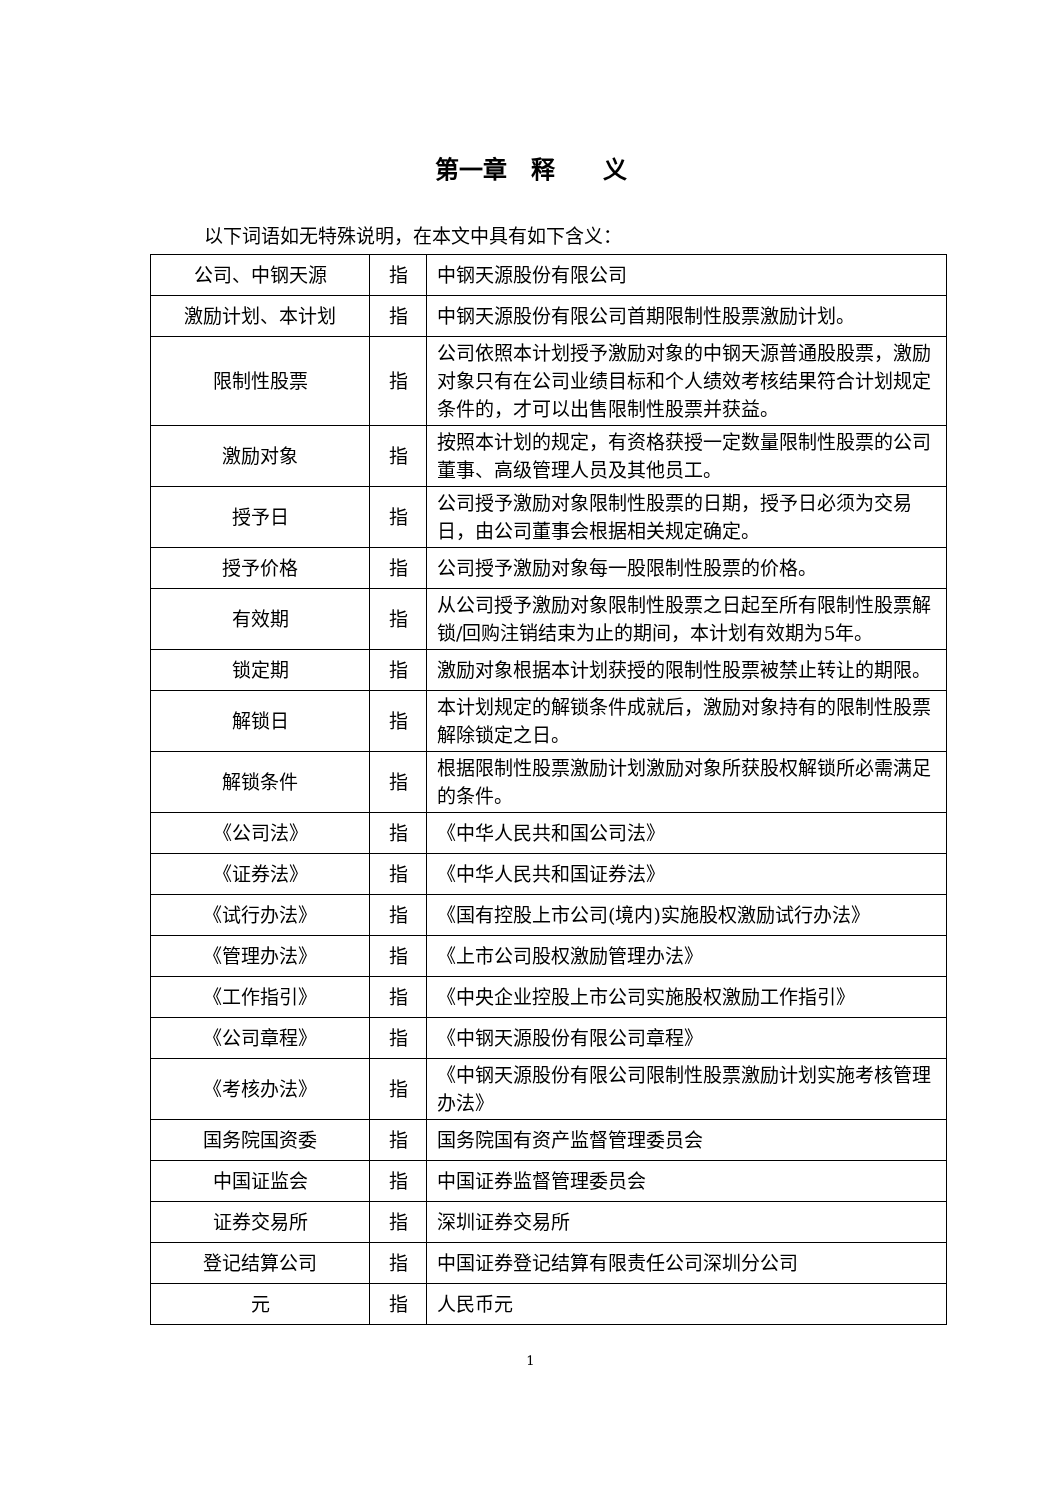第一章　释　　义
以下词语如无特殊说明，在本文中具有如下含义：
| 公司、中钢天源 | 指 | 中钢天源股份有限公司 |
| 激励计划、本计划 | 指 | 中钢天源股份有限公司首期限制性股票激励计划。 |
| 限制性股票 | 指 | 公司依照本计划授予激励对象的中钢天源普通股股票，激励对象只有在公司业绩目标和个人绩效考核结果符合计划规定条件的，才可以出售限制性股票并获益。 |
| 激励对象 | 指 | 按照本计划的规定，有资格获授一定数量限制性股票的公司董事、高级管理人员及其他员工。 |
| 授予日 | 指 | 公司授予激励对象限制性股票的日期，授予日必须为交易日，由公司董事会根据相关规定确定。 |
| 授予价格 | 指 | 公司授予激励对象每一股限制性股票的价格。 |
| 有效期 | 指 | 从公司授予激励对象限制性股票之日起至所有限制性股票解锁/回购注销结束为止的期间，本计划有效期为5年。 |
| 锁定期 | 指 | 激励对象根据本计划获授的限制性股票被禁止转让的期限。 |
| 解锁日 | 指 | 本计划规定的解锁条件成就后，激励对象持有的限制性股票解除锁定之日。 |
| 解锁条件 | 指 | 根据限制性股票激励计划激励对象所获股权解锁所必需满足的条件。 |
| 《公司法》 | 指 | 《中华人民共和国公司法》 |
| 《证券法》 | 指 | 《中华人民共和国证券法》 |
| 《试行办法》 | 指 | 《国有控股上市公司(境内)实施股权激励试行办法》 |
| 《管理办法》 | 指 | 《上市公司股权激励管理办法》 |
| 《工作指引》 | 指 | 《中央企业控股上市公司实施股权激励工作指引》 |
| 《公司章程》 | 指 | 《中钢天源股份有限公司章程》 |
| 《考核办法》 | 指 | 《中钢天源股份有限公司限制性股票激励计划实施考核管理办法》 |
| 国务院国资委 | 指 | 国务院国有资产监督管理委员会 |
| 中国证监会 | 指 | 中国证券监督管理委员会 |
| 证券交易所 | 指 | 深圳证券交易所 |
| 登记结算公司 | 指 | 中国证券登记结算有限责任公司深圳分公司 |
| 元 | 指 | 人民币元 |
1